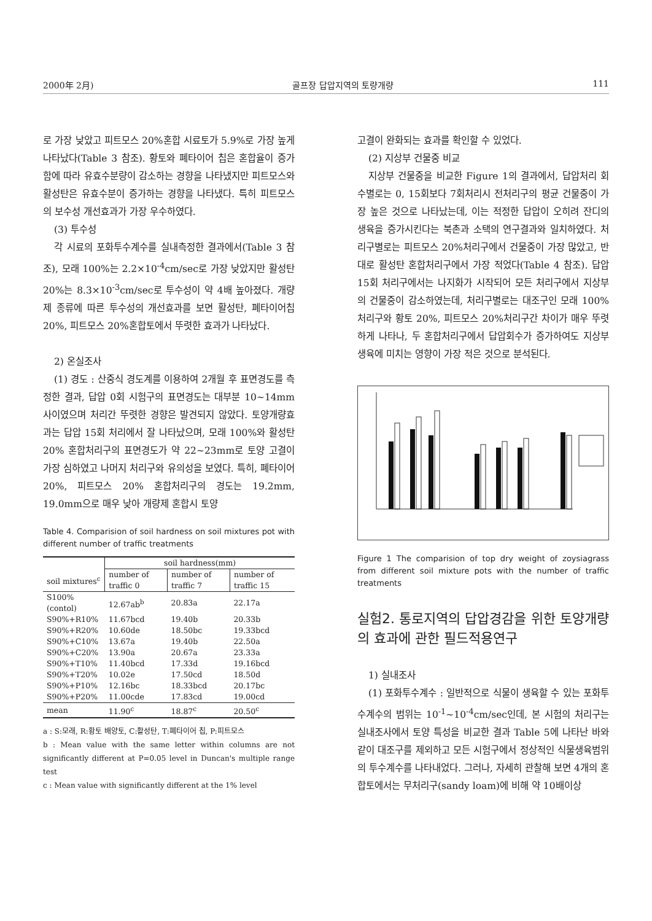2000年 2月) 골프장 답압지역의 토량개량 111
로 가장 낮았고 피트모스 20%혼합 시료토가 5.9%로 가장 높게 나타났다(Table 3 참조). 황토와 폐타이어 칩은 혼합율이 증가함에 따라 유효수분량이 감소하는 경향을 나타냈지만 피트모스와 활성탄은 유효수분이 증가하는 경향을 나타냈다. 특히 피트모스의 보수성 개선효과가 가장 우수하였다.
(3) 투수성
각 시료의 포화투수계수를 실내측정한 결과에서(Table 3 참조), 모래 100%는 2.2×10<sup>-4</sup>cm/sec로 가장 낮았지만 활성탄 20%는 8.3×10<sup>-3</sup>cm/sec로 투수성이 약 4배 높아졌다. 개량제 종류에 따른 투수성의 개선효과를 보면 활성탄, 폐타이어칩 20%, 피트모스 20%혼합토에서 뚜렷한 효과가 나타났다.
2) 온실조사
(1) 경도 : 산중식 경도계를 이용하여 2개월 후 표면경도를 측정한 결과, 답압 0회 시험구의 표면경도는 대부분 10~14mm사이였으며 처리간 뚜렷한 경향은 발견되지 않았다. 토양개량효과는 답압 15회 처리에서 잘 나타났으며, 모래 100%와 활성탄 20% 혼합처리구의 표면경도가 약 22~23mm로 토양 고결이 가장 심하였고 나머지 처리구와 유의성을 보였다. 특히, 폐타이어 20%, 피트모스 20% 혼합처리구의 경도는 19.2mm, 19.0mm으로 매우 낮아 개량제 혼합시 토양
Table 4. Comparision of soil hardness on soil mixtures pot with different number of traffic treatments
| | soil hardness(mm) | | |
| soil mixtures<sup>c</sup> | number of traffic 0 | number of traffic 7 | number of traffic 15 |
| S100%(contol) | 12.67ab<sup>b</sup> | 20.83a | 22.17a |
| S90%+R10% | 11.67bcd | 19.40b | 20.33b |
| S90%+R20% | 10.60de | 18.50bc | 19.33bcd |
| S90%+C10% | 13.67a | 19.40b | 22.50a |
| S90%+C20% | 13.90a | 20.67a | 23.33a |
| S90%+T10% | 11.40bcd | 17.33d | 19.16bcd |
| S90%+T20% | 10.02e | 17.50cd | 18.50d |
| S90%+P10% | 12.16bc | 18.33bcd | 20.17bc |
| S90%+P20% | 11.00cde | 17.83cd | 19.00cd |
| mean | 11.90<sup>c</sup> | 18.87<sup>c</sup> | 20.50<sup>c</sup> |
a : S:모래, R:황토 배양토, C:활성탄, T:폐타이어 칩, P:피트모스
b : Mean value with the same letter within columns are not significantly different at P=0.05 level in Duncan's multiple range test
c : Mean value with significantly different at the 1% level
고결이 완화되는 효과를 확인할 수 있었다.
(2) 지상부 건물중 비교
지상부 건물중을 비교한 Figure 1의 결과에서, 답압처리 회수별로는 0, 15회보다 7회처리시 전처리구의 평균 건물중이 가장 높은 것으로 나타났는데, 이는 적정한 답압이 오히려 잔디의 생육을 증가시킨다는 북촌과 소택의 연구결과와 일치하였다. 처리구별로는 피트모스 20%처리구에서 건물중이 가장 많았고, 반대로 활성탄 혼합처리구에서 가장 적었다(Table 4 참조). 답압 15회 처리구에서는 나지화가 시작되어 모든 처리구에서 지상부의 건물중이 감소하였는데, 처리구별로는 대조구인 모래 100%처리구와 황토 20%, 피트모스 20%처리구간 차이가 매우 뚜렷하게 나타나, 두 혼합처리구에서 답압회수가 증가하여도 지상부 생육에 미치는 영향이 가장 적은 것으로 분석된다.
Figure 1 The comparision of top dry weight of zoysiagrass from different soil mixture pots with the number of traffic treatments
실험2. 통로지역의 답압경감을 위한 토양개량의 효과에 관한 필드적용연구
1) 실내조사
(1) 포화투수계수 : 일반적으로 식물이 생육할 수 있는 포화투수계수의 범위는 10<sup>-1</sup>~10<sup>-4</sup>cm/sec인데, 본 시험의 처리구는 실내조사에서 토양 특성을 비교한 결과 Table 5에 나타난 바와 같이 대조구를 제외하고 모든 시험구에서 정상적인 식물생육범위의 투수계수를 나타내었다. 그러나, 자세히 관찰해 보면 4개의 혼합토에서는 무처리구(sandy loam)에 비해 약 10배이상